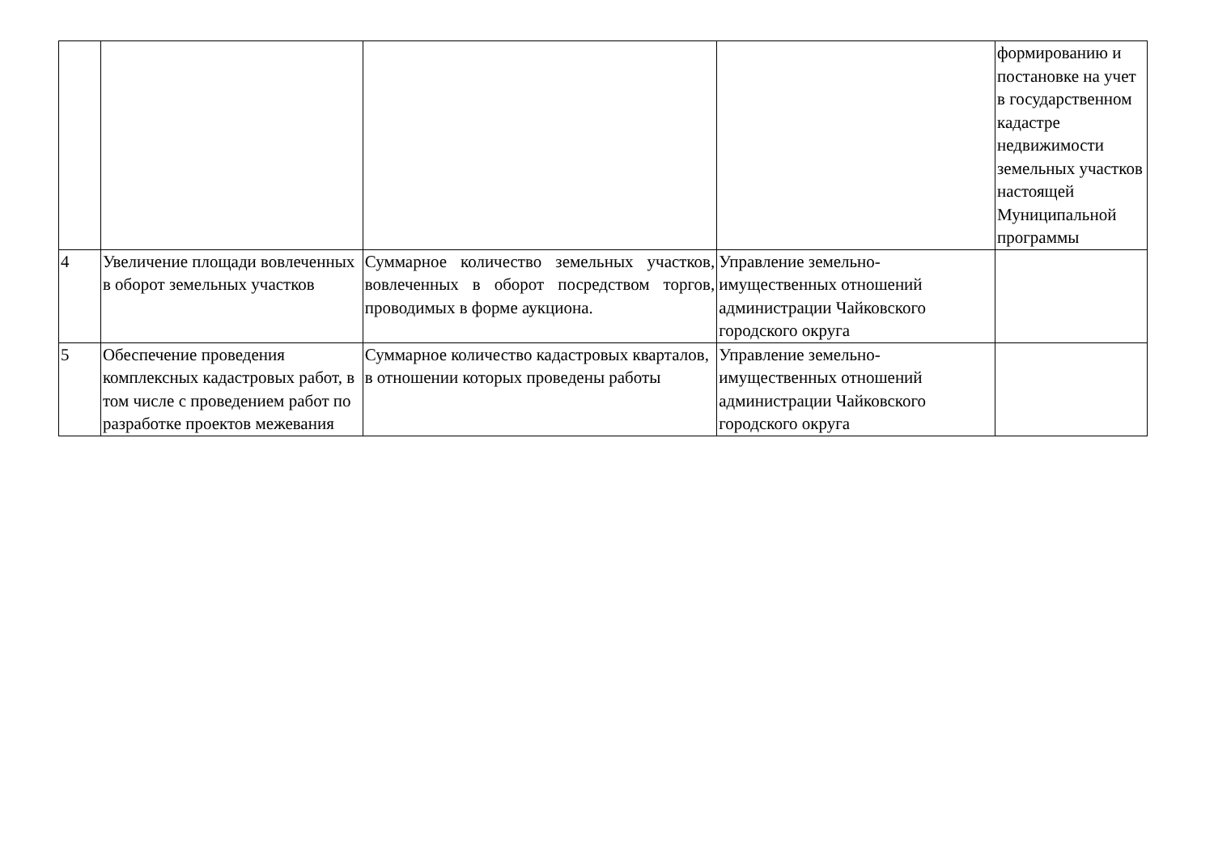| | | | | формированию и постановке на учет в государственном кадастре недвижимости земельных участков настоящей Муниципальной программы |
| 4 | Увеличение площади вовлеченных в оборот земельных участков | Суммарное количество земельных участков, вовлеченных в оборот посредством торгов, проводимых в форме аукциона. | Управление земельно-имущественных отношений администрации Чайковского городского округа | |
| 5 | Обеспечение проведения комплексных кадастровых работ, в том числе с проведением работ по разработке проектов межевания | Суммарное количество кадастровых кварталов, в отношении которых проведены работы | Управление земельно-имущественных отношений администрации Чайковского городского округа | |